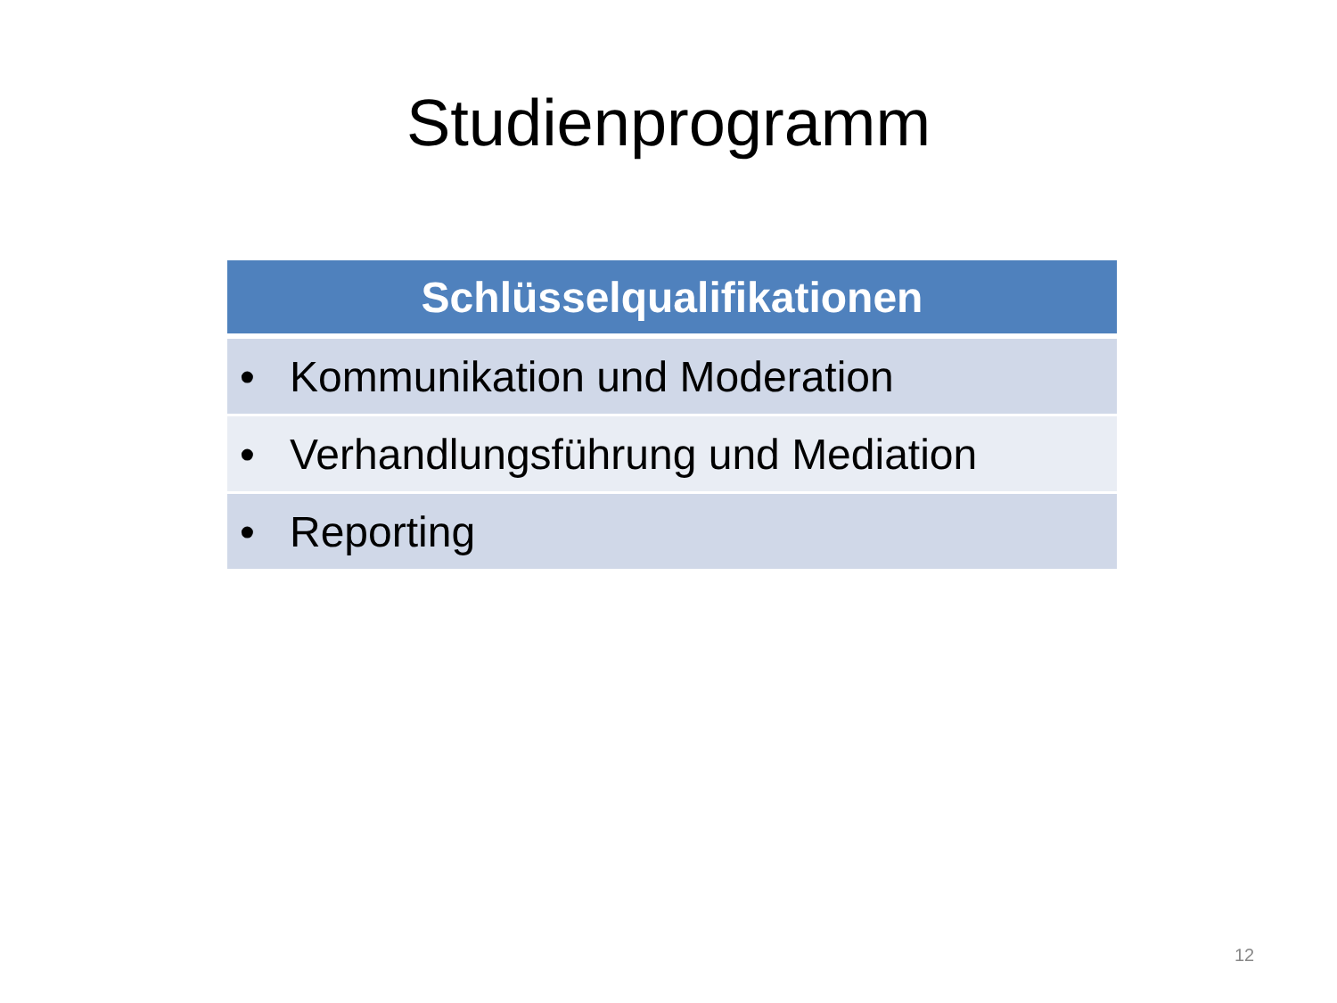Studienprogramm
| Schlüsselqualifikationen |
| --- |
| • Kommunikation und Moderation |
| • Verhandlungsführung und Mediation |
| • Reporting |
12